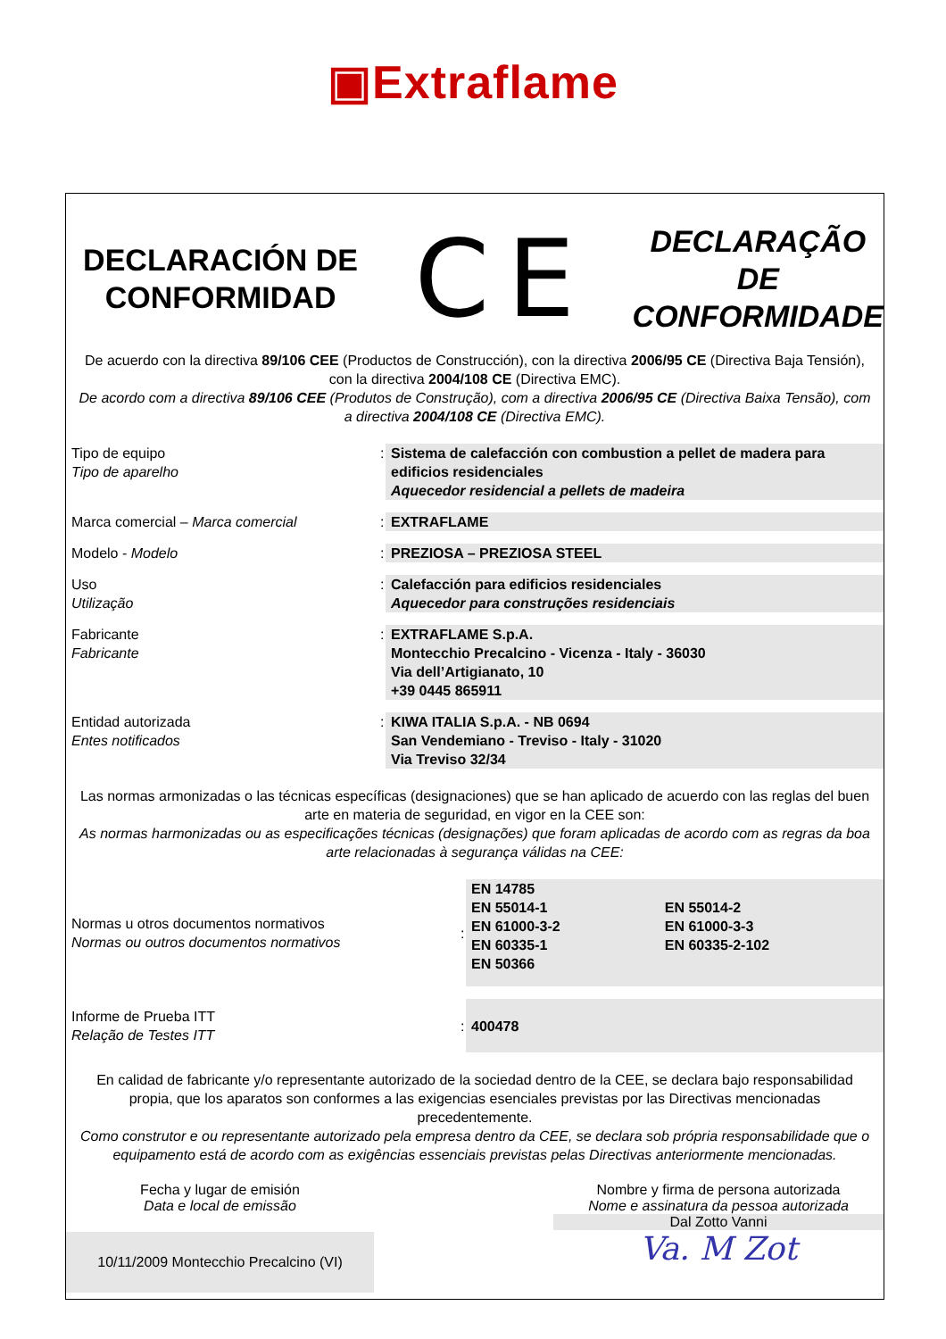▣Extraflame
DECLARACIÓN DE CONFORMIDAD
CE
DECLARAÇÃO DE CONFORMIDADE
De acuerdo con la directiva 89/106 CEE (Productos de Construcción), con la directiva 2006/95 CE (Directiva Baja Tensión), con la directiva 2004/108 CE (Directiva EMC).
De acordo com a directiva 89/106 CEE (Produtos de Construção), com a directiva 2006/95 CE (Directiva Baixa Tensão), com a directiva 2004/108 CE (Directiva EMC).
| Tipo de equipo Tipo de aparelho | : | Sistema de calefacción con combustion a pellet de madera para edificios residenciales Aquecedor residencial a pellets de madeira |
| Marca comercial – Marca comercial | : | EXTRAFLAME |
| Modelo - Modelo | : | PREZIOSA – PREZIOSA STEEL |
| Uso Utilização | : | Calefacción para edificios residenciales Aquecedor para construções residenciais |
| Fabricante Fabricante | : | EXTRAFLAME S.p.A. Montecchio Precalcino - Vicenza - Italy - 36030 Via dell’Artigianato, 10 +39 0445 865911 |
| Entidad autorizada Entes notificados | : | KIWA ITALIA S.p.A. - NB 0694 San Vendemiano - Treviso - Italy - 31020 Via Treviso 32/34 |
Las normas armonizadas o las técnicas específicas (designaciones) que se han aplicado de acuerdo con las reglas del buen arte en materia de seguridad, en vigor en la CEE son:
As normas harmonizadas ou as especificações técnicas (designações) que foram aplicadas de acordo com as regras da boa arte relacionadas à segurança válidas na CEE:
| Normas u otros documentos normativos Normas ou outros documentos normativos | : | EN 14785 EN 55014-1 EN 61000-3-2 EN 60335-1 EN 50366 | EN 55014-2 EN 61000-3-3 EN 60335-2-102 |
| Informe de Prueba ITT Relação de Testes ITT | : | 400478 | |
En calidad de fabricante y/o representante autorizado de la sociedad dentro de la CEE, se declara bajo responsabilidad propia, que los aparatos son conformes a las exigencias esenciales previstas por las Directivas mencionadas precedentemente.
Como construtor e ou representante autorizado pela empresa dentro da CEE, se declara sob própria responsabilidade que o equipamento está de acordo com as exigências essenciais previstas pelas Directivas anteriormente mencionadas.
Fecha y lugar de emisión
Data e local de emissão
10/11/2009 Montecchio Precalcino (VI)
Nombre y firma de persona autorizada
Nome e assinatura da pessoa autorizada
Dal Zotto Vanni
Va. M Zot